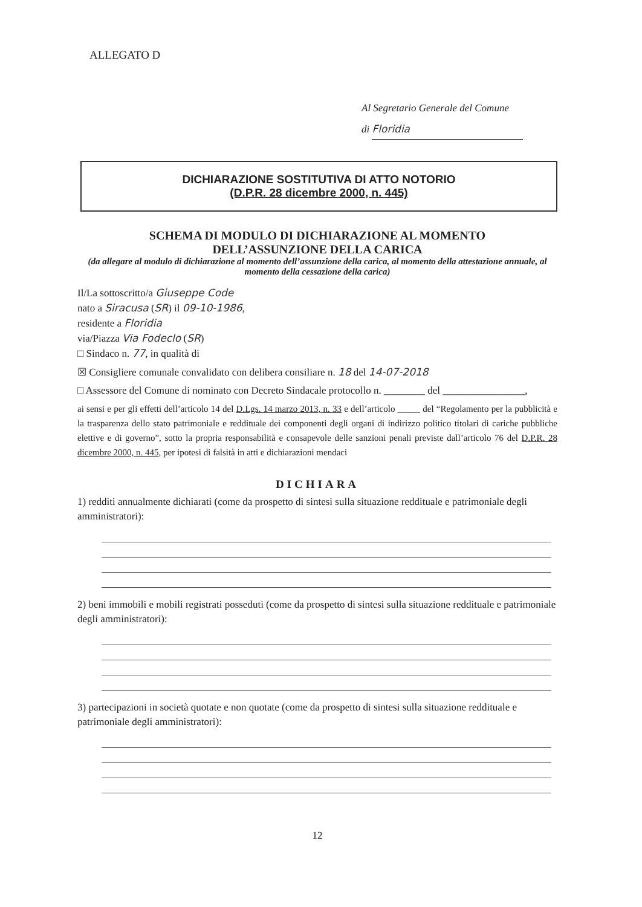ALLEGATO D
Al Segretario Generale del Comune
di Floridia
DICHIARAZIONE SOSTITUTIVA DI ATTO NOTORIO
(D.P.R. 28 dicembre 2000, n. 445)
SCHEMA DI MODULO DI DICHIARAZIONE AL MOMENTO
DELL’ASSUNZIONE DELLA CARICA
(da allegare al modulo di dichiarazione al momento dell’assunzione della carica, al momento della attestazione annuale, al momento della cessazione della carica)
Il/La sottoscritto/a Giuseppe Code
nato a Siracusa (SR) il 09-10-1986,
residente a Floridia
via/Piazza Via Fodeclo (SR)
□ Sindaco n. 77, in qualità di
☒ Consigliere comunale convalidato con delibera consiliare n. 18 del 14-07-2018
□ Assessore del Comune di nominato con Decreto Sindacale protocollo n. ________ del ________________,
ai sensi e per gli effetti dell’articolo 14 del D.Lgs. 14 marzo 2013, n. 33 e dell’articolo _____ del “Regolamento per la pubblicità e la trasparenza dello stato patrimoniale e reddituale dei componenti degli organi di indirizzo politico titolari di cariche pubbliche elettive e di governo”, sotto la propria responsabilità e consapevole delle sanzioni penali previste dall’articolo 76 del D.P.R. 28 dicembre 2000, n. 445, per ipotesi di falsità in atti e dichiarazioni mendaci
DICHIARA
1) redditi annualmente dichiarati (come da prospetto di sintesi sulla situazione reddituale e patrimoniale degli amministratori):
2) beni immobili e mobili registrati posseduti (come da prospetto di sintesi sulla situazione reddituale e patrimoniale degli amministratori):
3) partecipazioni in società quotate e non quotate (come da prospetto di sintesi sulla situazione reddituale e patrimoniale degli amministratori):
12